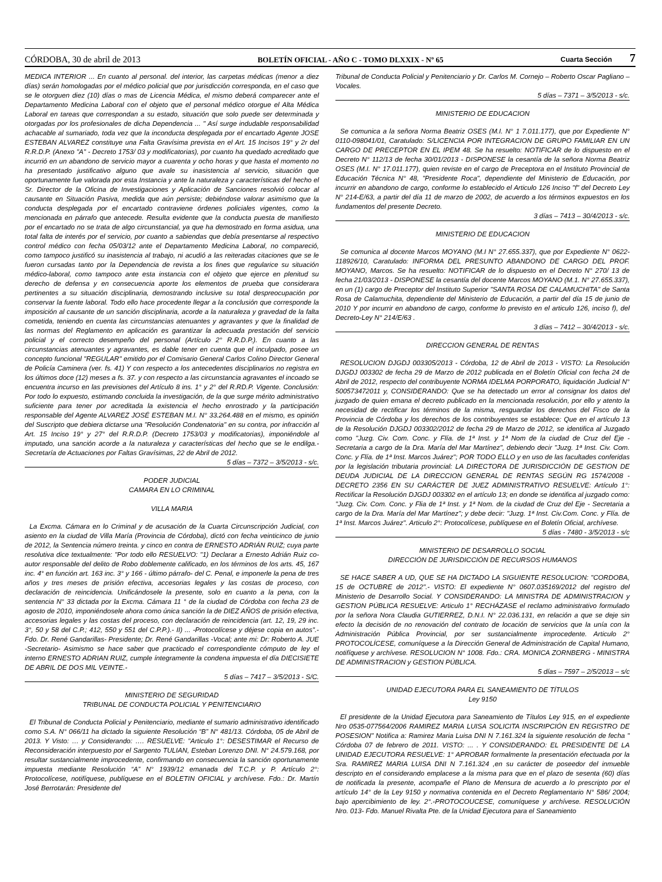CÓRDOBA, 30 de abril de 2013 BOLETÍN OFICIAL - AÑO C - TOMO DLXXIX - Nº 65 Cuarta Sección 7
MEDICA INTERIOR ... En cuanto al personal. del interior, las carpetas médicas (menor a diez días) serán homologadas por el médico policial que por jurisdicción corresponda, en el caso que se le otorguen diez (10) días o mas de Licencia Médica, el mismo deberá comparecer ante el Departamento Medicina Laboral con el objeto que el personal médico otorgue el Alta Médica Laboral en tareas que correspondan a su estado, situación que solo puede ser determinada y otorgadas por los profesionales de dicha Dependencia ... " Así surge indudable responsabilidad achacable al sumariado, toda vez que la inconducta desplegada por el encartado Agente JOSE ESTEBAN ALVAREZ constituye una Falta Gravísima prevista en el Art. 15 Incisos 19° y 2r del R.R.D.P. (Anexo "A" - Decreto 1753/ 03 y modificatorias), por cuanto ha quedado acreditado que incurrió en un abandono de servicio mayor a cuarenta y ocho horas y que hasta el momento no ha presentado justificativo alguno que avale su inasistencia al servicio, situación que oportunamente fue valorada por esta Instancia y ante la naturaleza y características del hecho el Sr. Director de la Oficina de Investigaciones y Aplicación de Sanciones resolvió colocar al causante en Situación Pasiva, medida que aún persiste; debiéndose valorar asimismo que la conducta desplegada por el encartado contraviene órdenes policiales vigentes, como la mencionada en párrafo que antecede. Resulta evidente que la conducta puesta de manifiesto por el encartado no se trata de algo circunstancial, ya que ha demostrado en forma asidua, una total falta de interés por el servicio, por cuanto a sabiendas que debía presentarse al respectivo control médico con fecha 05/03/12 ante el Departamento Medicina Laboral, no compareció, como tampoco justificó su inasistencia al trabajo, ni acudió a las reiteradas citaciones que se le fueron cursadas tanto por la Dependencia de revista a los fines que regularice su situación médico-laboral, como tampoco ante esta instancia con el objeto que ejerce en plenitud su derecho de defensa y en consecuencia aporte los elementos de prueba que considerara pertinentes a su situación disciplinaria, demostrando inclusive su total despreocupación por conservar la fuente laboral. Todo ello hace procedente llegar a la conclusión que corresponde la imposición al causante de un sanción disciplinaria, acorde a la naturaleza y gravedad de la falta cometida, teniendo en cuenta las circunstancias atenuantes y agravantes y que la finalidad de las normas del Reglamento en aplicación es garantizar la adecuada prestación del servicio policial y el correcto desempeño del personal (Artículo 2° R.R.D.P.). En cuanto a las circunstancias atenuantes y agravantes, es dable tener en cuenta que el inculpado, posee un concepto funcional "REGULAR" emitido por el Comisario General Carlos Colino Director General de Policía Caminera (ver. fs. 41) Y con respecto a los antecedentes disciplinarios no registra en los últimos doce (12) meses a fs. 37. y con respecto a las circunstancia agravantes el incoado se encuentra incurso en las previsiones del Artículo 8 ins. 1° y 2° del R.RD.P. Vigente. Conclusión: Por todo lo expuesto, estimando concluida la investigación, de la que surge mérito administrativo suficiente para tener por acreditada la existencia el hecho enrostrado y la participación responsable del Agente ALVAREZ JOSÉ ESTEBAN M.I. N° 33.264.488 en el mismo, es opinión del Suscripto que debiera dictarse una "Resolución Condenatoria" en su contra, por infracción al Art. 15 Inciso 19° y 27° del R.R.D.P. (Decreto 1753/03 y modificatorias), imponiéndole al imputado, una sanción acorde a la naturaleza y características del hecho que se le endilga.-Secretaría de Actuaciones por Faltas Gravísimas, 22 de Abril de 2012.
5 días – 7372 – 3/5/2013 - s/c.
PODER JUDICIAL
CAMARA EN LO CRIMINAL
VILLA MARIA
La Excma. Cámara en lo Criminal y de acusación de la Cuarta Circunscripción Judicial, con asiento en la ciudad de Villa María (Provincia de Córdoba), dictó con fecha veinticinco de junio de 2012, la Sentencia número treinta. y cinco en contra de ERNESTO ADRIÁN RUIZ; cuya parte resolutiva dice textualmente: "Por todo ello RESUELVO: "1) Declarar a Ernesto Adrián Ruiz co-autor responsable del delito de Robo doblemente calificado, en los términos de los arts. 45, 167 inc. 4° en función art. 163 inc. 3° y 166 - último párrafo- del C. Penal, e imponerle la pena de tres años y tres meses de prisión efectiva, accesorias legales y las costas de proceso, con declaración de reincidencia. Unificándosele la presente, solo en cuanto a la pena, con la sentencia N° 33 dictada por la Excma. Cámara 11 ° de la ciudad de Córdoba con fecha 23 de agosto de 2010, imponiéndosele ahora como única sanción la de DIEZ AÑOS de prisión efectiva, accesorias legales y las costas del proceso, con declaración de reincidencia (art. 12, 19, 29 inc. 3°, 50 y 58 del C.P.; 412, 550 y 551 del C.P.P.).- II) ... -Protocolícese y déjese copia en autos".- Fdo. Dr. René Gandarillas- Presidente; Dr. René Gandarillas -Vocal; ante mi: Dr: Roberto A. JUE -Secretario- Asimismo se hace saber que practicado el correspondiente cómputo de ley el interno ERNESTO ADRIAN RUIZ, cumple íntegramente la condena impuesta el día DIECISIETE DE ABRIL DE DOS MIL VEINTE.-
5 días – 7417 – 3/5/2013 - S/C.
MINISTERIO DE SEGURIDAD
TRIBUNAL DE CONDUCTA POLICIAL Y PENITENCIARIO
El Tribunal de Conducta Policial y Penitenciario, mediante el sumario administrativo identificado como S.A. N° 066/11 ha dictado la siguiente Resolución “B” N° 481/13. Córdoba, 05 de Abril de 2013. Y Visto: … y Considerando: …. RESUELVE: "Articulo 1°: DESESTIMAR el Recurso de Reconsideración interpuesto por el Sargento TULIAN, Esteban Lorenzo DNI. N° 24.579.168, por resultar sustancialmente improcedente, confirmando en consecuencia la sanción oportunamente impuesta mediante Resolución “A” N° 1939/12 emanada del T.C.P. y P. Artículo 2°: Protocolícese, notifíquese, publíquese en el BOLETIN OFICIAL y archívese. Fdo.: Dr. Martín José Berrotarán: Presidente del
Tribunal de Conducta Policial y Penitenciario y Dr. Carlos M. Cornejo – Roberto Oscar Pagliano – Vocales.
5 días – 7371 – 3/5/2013 - s/c.
MINISTERIO DE EDUCACION
Se comunica a la señora Norma Beatriz OSES (M.I. N° 1 7.011.177), que por Expediente N° 0110-098041/01, Caratulado: S/LICENCIA POR INTEGRACION DE GRUPO FAMILIAR EN UN CARGO DE PRECEPTOR EN EL IPEM 48. Se ha resuelto: NOTIFICAR de lo dispuesto en el Decreto N° 112/13 de fecha 30/01/2013 - DISPONESE la cesantía de la señora Norma Beatriz OSES (M.I. N° 17.011.177), quien reviste en el cargo de Preceptora en el Instituto Provincial de Educación Técnica N° 48, "Presidente Roca", dependiente del Ministerio de Educación, por incurrir en abandono de cargo, conforme lo establecido el Articulo 126 Inciso "f" del Decreto Ley N° 214-E/63, a partir del día 11 de marzo de 2002, de acuerdo a los términos expuestos en los fundamentos del presente Decreto.
3 días – 7413 – 30/4/2013 - s/c.
MINISTERIO DE EDUCACION
Se comunica al docente Marcos MOYANO (M.I N° 27.655.337), que por Expediente N° 0622-118926/10, Caratulado: INFORMA DEL PRESUNTO ABANDONO DE CARGO DEL PROF. MOYANO, Marcos. Se ha resuelto: NOTIFICAR de lo dispuesto en el Decreto N° 270/ 13 de fecha 21/03/2013 - DISPONESE la cesantía del docente Marcos MOYANO (M.1. N° 27.655.337), en un (1) cargo de Preceptor del Instituto Superior "SANTA ROSA DE CALAMUCHITA" de Santa Rosa de Calamuchita, dependiente del Ministerio de Educación, a partir del día 15 de junio de 2010 Y por incurrir en abandono de cargo, conforme lo previsto en el articulo 126, inciso f), del Decreto-Ley N° 214/E/63 .
3 días – 7412 – 30/4/2013 - s/c.
DIRECCION GENERAL DE RENTAS
RESOLUCION DJGDJ 003305/2013 - Córdoba, 12 de Abril de 2013 - VISTO: La Resolución DJGDJ 003302 de fecha 29 de Marzo de 2012 publicada en el Boletín Oficial con fecha 24 de Abril de 2012, respecto del contribuyente NORMA IDELMA PORPORATO, liquidación Judicial N° 500573472011 y, CONSIDERANDO: Que se ha detectado un error al consignar los datos del juzgado de quien emana el decreto publicado en la mencionada resolución, por ello y atento la necesidad de rectificar los términos de la misma, resguardar los derechos del Fisco de la Provincia de Córdoba y los derechos de los contribuyentes se establece: Que en el artículo 13 de la Resolución DJGDJ 003302/2012 de fecha 29 de Marzo de 2012, se identifica al Juzgado como "Juzg. Civ. Com. Conc. y Flía. de 1ª Inst. y 1ª Nom de la ciudad de Cruz del Eje - Secretaria a cargo de la Dra. María del Mar Martínez", debiendo decir "Juzg. 1ª Inst. Civ. Com. Conc. y Flía. de 1ª Inst. Marcos Juárez"; POR TODO ELLO y en uso de las facultades conferidas por la legislación tributaria provincial: LA DIRECTORA DE JURISDICCIÓN DE GESTION DE DEUDA JUDICIAL DE LA DIRECCION GENERAL DE RENTAS SEGÚN RG 1574/2008 - DECRETO 2356 EN SU CARÁCTER DE JUEZ ADMINISTRATIVO RESUELVE: Artículo 1°: Rectificar la Resolución DJGDJ 003302 en el artículo 13; en donde se identifica al juzgado como: "Juzg. Civ. Com. Conc. y Flia de 1ª Inst. y 1ª Nom. de la ciudad de Cruz del Eje - Secretaria a cargo de la Dra. María del Mar Martínez"; y debe decir: "Juzg. 1ª Inst. Civ.Com. Conc. y Flía. de 1ª Inst. Marcos Juárez". Articulo 2°: Protocolícese, publíquese en el Boletín Oficial, archívese.
5 días - 7480 - 3/5/2013 - s/c
MINISTERIO DE DESARROLLO SOCIAL
DIRECCIÓN DE JURISDICCIÓN DE RECURSOS HUMANOS
SE HACE SABER A UD, QUE SE HA DICTADO LA SIGUIENTE RESOLUCION: "CORDOBA, 15 de OCTUBRE de 2012".- VISTO: El expediente N° 0607.035169/2012 del registro del Ministerio de Desarrollo Social. Y CONSIDERANDO: LA MINISTRA DE ADMINISTRACION y GESTION PÚBLICA RESUELVE: Articulo 1° RECHÁZASE el reclamo administrativo formulado por la señora Nora Claudia GUTIERREZ, D.N.I. N° 22.036.131, en relación a que se deje sin efecto la decisión de no renovación del contrato de locación de servicios que la unía con la Administración Pública Provincial, por ser sustancialmente improcedente. Articulo 2° PROTOCOLÍCESE, comuníquese a la Dirección General de Administración de Capital Humano, notifíquese y archívese. RESOLUCION N° 1008. Fdo.: CRA. MONICA ZORNBERG - MINISTRA DE ADMINISTRACION y GESTION PÚBLICA.
5 días – 7597 – 2/5/2013 – s/c
UNIDAD EJECUTORA PARA EL SANEAMIENTO DE TÍTULOS
Ley 9150
El presidente de la Unidad Ejecutora para Saneamiento de Títulos Ley 915, en el expediente Nro 0535-077564/2006 RAMIREZ MARIA LUISA SOLICITA INSCRIPCIÓN EN REGISTRO DE POSESION" Notifica a: Ramirez Maria Luisa DNI N 7.161.324 la siguiente resolución de fecha " Córdoba 07 de febrero de 2011. VISTO: ... . Y CONSIDERANDO: EL PRESIDENTE DE LA UNIDAD EJECUTORA RESUELVE: 1° APROBAR formalmente la presentación efectuada por la Sra. RAMIREZ MARIA LUISA DNI N 7.161.324 ,en su carácter de poseedor del inmueble descripto en el considerando emplacese a la misma para que en el plazo de sesenta (60) días de notificada la presente, acompañe el Plano de Mensura de acuerdo a lo prescripto por el artículo 14° de la Ley 9150 y normativa contenida en el Decreto Reglamentario N° 586/ 2004; bajo apercibimiento de ley. 2°.-PROTOCOUCESE, comuníquese y archívese. RESOLUCIÓN Nro. 013- Fdo. Manuel Rivalta Pte. de la Unidad Ejecutora para el Saneamiento